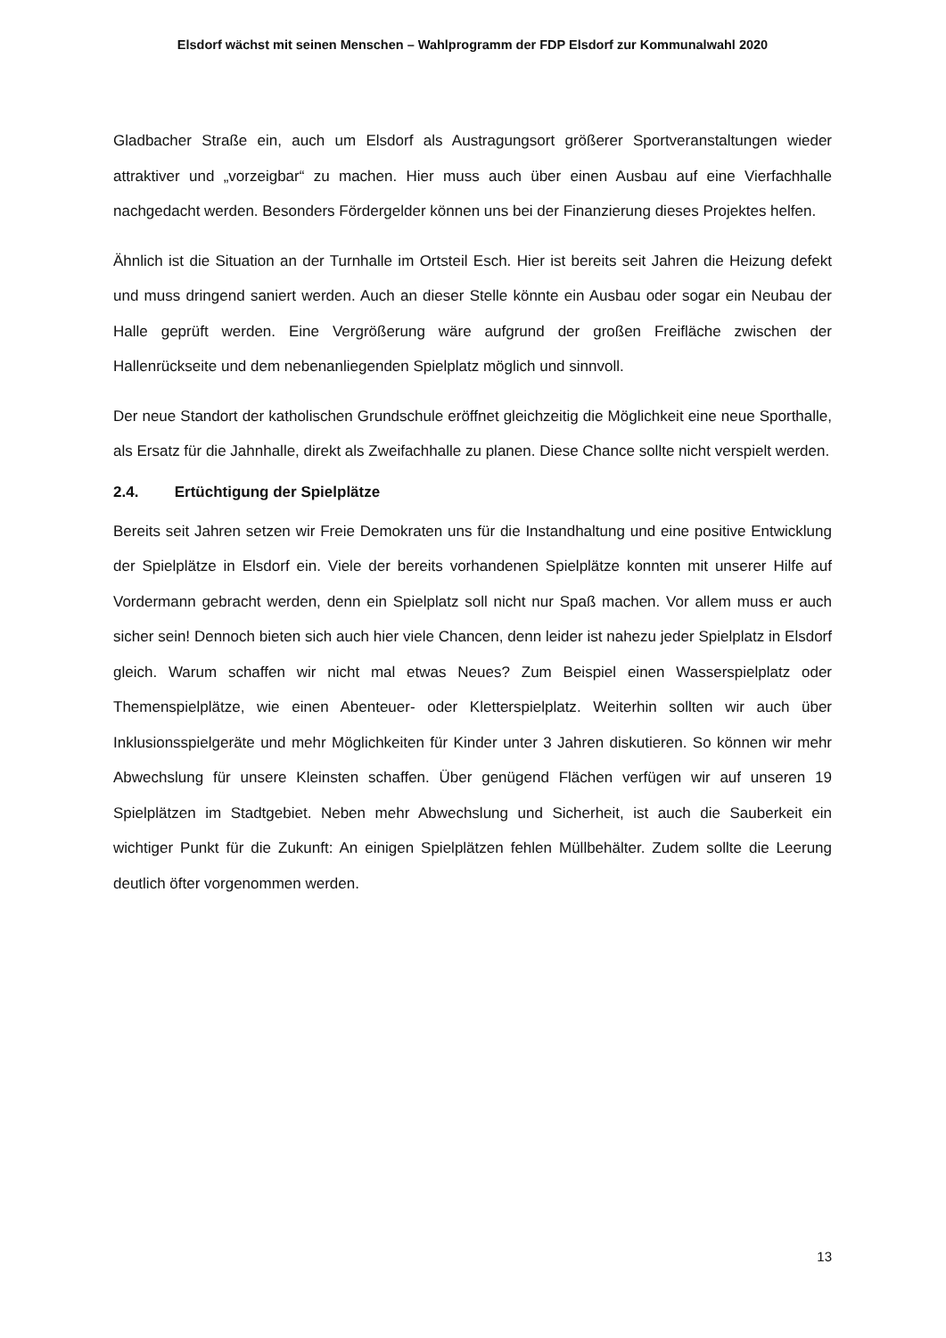Elsdorf wächst mit seinen Menschen – Wahlprogramm der FDP Elsdorf zur Kommunalwahl 2020
Gladbacher Straße ein, auch um Elsdorf als Austragungsort größerer Sportveranstaltungen wieder attraktiver und „vorzeigbar“ zu machen. Hier muss auch über einen Ausbau auf eine Vierfachhalle nachgedacht werden. Besonders Fördergelder können uns bei der Finanzierung dieses Projektes helfen.
Ähnlich ist die Situation an der Turnhalle im Ortsteil Esch. Hier ist bereits seit Jahren die Heizung defekt und muss dringend saniert werden. Auch an dieser Stelle könnte ein Ausbau oder sogar ein Neubau der Halle geprüft werden. Eine Vergrößerung wäre aufgrund der großen Freifläche zwischen der Hallenrückseite und dem nebenanliegenden Spielplatz möglich und sinnvoll.
Der neue Standort der katholischen Grundschule eröffnet gleichzeitig die Möglichkeit eine neue Sporthalle, als Ersatz für die Jahnhalle, direkt als Zweifachhalle zu planen. Diese Chance sollte nicht verspielt werden.
2.4. Ertüchtigung der Spielplätze
Bereits seit Jahren setzen wir Freie Demokraten uns für die Instandhaltung und eine positive Entwicklung der Spielplätze in Elsdorf ein. Viele der bereits vorhandenen Spielplätze konnten mit unserer Hilfe auf Vordermann gebracht werden, denn ein Spielplatz soll nicht nur Spaß machen. Vor allem muss er auch sicher sein! Dennoch bieten sich auch hier viele Chancen, denn leider ist nahezu jeder Spielplatz in Elsdorf gleich. Warum schaffen wir nicht mal etwas Neues? Zum Beispiel einen Wasserspielplatz oder Themenspielplätze, wie einen Abenteuer- oder Kletterspielplatz. Weiterhin sollten wir auch über Inklusionsspielgeräte und mehr Möglichkeiten für Kinder unter 3 Jahren diskutieren. So können wir mehr Abwechslung für unsere Kleinsten schaffen. Über genügend Flächen verfügen wir auf unseren 19 Spielplätzen im Stadtgebiet. Neben mehr Abwechslung und Sicherheit, ist auch die Sauberkeit ein wichtiger Punkt für die Zukunft: An einigen Spielplätzen fehlen Müllbehälter. Zudem sollte die Leerung deutlich öfter vorgenommen werden.
13